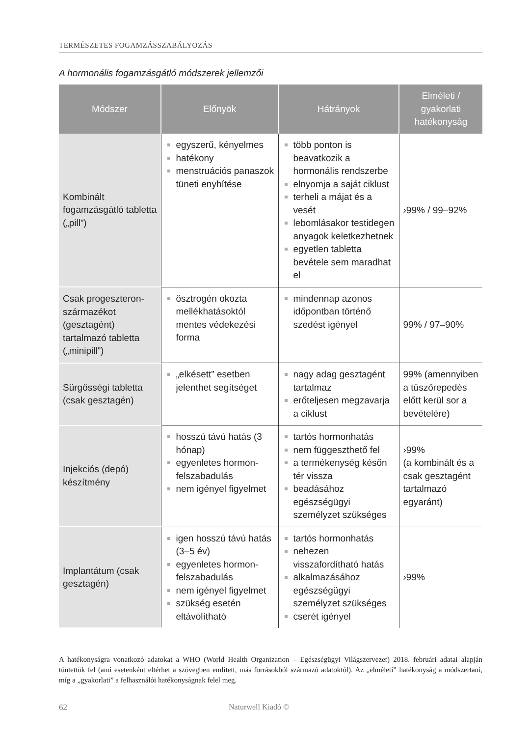TERMÉSZETES FOGAMZÁSSZABÁLYOZÁS
A hormonális fogamzásgátló módszerek jellemzői
| Módszer | Előnyök | Hátrányok | Elméleti / gyakorlati hatékonyság |
| --- | --- | --- | --- |
| Kombinált fogamzásgátló tabletta („pill”) | egyszerű, kényelmes hatékony menstruációs panaszok tüneti enyhítése | több ponton is beavatkozik a hormonális rendszerbe elnyomja a saját ciklust terheli a májat és a vesét lebomlásakor testidegen anyagok keletkezhetnek egyetlen tabletta bevétele sem maradhat el | ›99% / 99–92% |
| Csak progeszteron­származékot (gesztagént) tartalmazó tabletta („minipill”) | ösztrogén okozta mellékhatásoktól mentes védekezési forma | mindennap azonos időpontban történő szedést igényel | 99% / 97–90% |
| Sürgősségi tabletta (csak gesztagén) | „elkésett” esetben jelenthet segítséget | nagy adag gesztagént tartalmaz erőteljesen megzavarja a ciklust | 99% (amennyiben a tüszőrepedés előtt kerül sor a bevételére) |
| Injekciós (depó) készítmény | hosszú távú hatás (3 hónap) egyenletes hormon­felszabadulás nem igényel figyelmet | tartós hormonhatás nem függeszthető fel a termékenység későn tér vissza beadásához egészségügyi személyzet szükséges | ›99% (a kombinált és a csak gesztagént tartalmazó egyaránt) |
| Implantátum (csak gesztagén) | igen hosszú távú hatás (3–5 év) egyenletes hormon­felszabadulás nem igényel figyelmet szükség esetén eltávolítható | tartós hormonhatás nehezen visszafordítható hatás alkalmazásához egészségügyi személyzet szükséges cserét igényel | ›99% |
A hatékonyságra vonatkozó adatokat a WHO (World Health Organization – Egészségügyi Világszervezet) 2018. februári adatai alapján tüntettük fel (ami esetenként eltérhet a szövegben említett, más forrásokból származó adatoktól). Az „elméleti” hatékonyság a módszertani, míg a „gyakorlati” a felhasználói hatékonyságnak felel meg.
62 Naturwell Kiadó ©